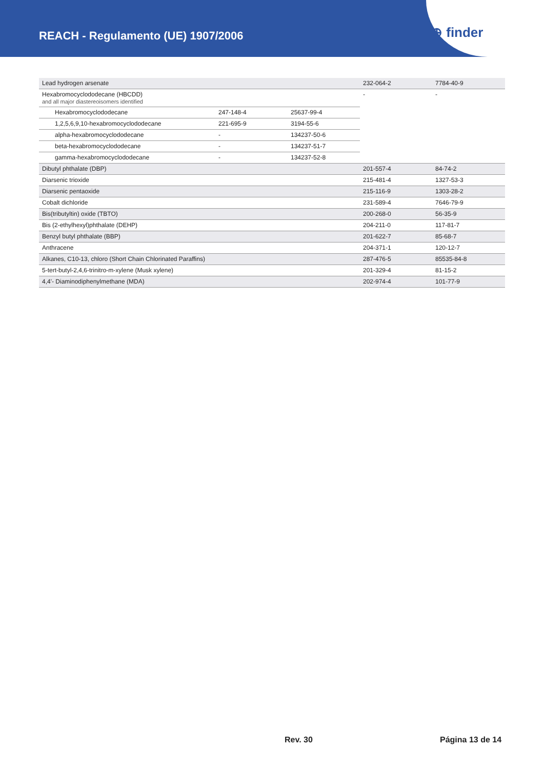REACH - Regulamento (UE) 1907/2006
⊕ finder
| Lead hydrogen arsenate | | | | 232-064-2 | 7784-40-9 |
| Hexabromocyclododecane (HBCDD) and all major diastereoisomers identified | | | | - | - |
| | Hexabromocyclododecane | 247-148-4 | 25637-99-4 | | |
| | 1,2,5,6,9,10-hexabromocyclododecane | 221-695-9 | 3194-55-6 | | |
| | alpha-hexabromocyclododecane | - | 134237-50-6 | | |
| | beta-hexabromocyclododecane | - | 134237-51-7 | | |
| | gamma-hexabromocyclododecane | - | 134237-52-8 | | |
| Dibutyl phthalate (DBP) | | | | 201-557-4 | 84-74-2 |
| Diarsenic trioxide | | | | 215-481-4 | 1327-53-3 |
| Diarsenic pentaoxide | | | | 215-116-9 | 1303-28-2 |
| Cobalt dichloride | | | | 231-589-4 | 7646-79-9 |
| Bis(tributyltin) oxide (TBTO) | | | | 200-268-0 | 56-35-9 |
| Bis (2-ethylhexyl)phthalate (DEHP) | | | | 204-211-0 | 117-81-7 |
| Benzyl butyl phthalate (BBP) | | | | 201-622-7 | 85-68-7 |
| Anthracene | | | | 204-371-1 | 120-12-7 |
| Alkanes, C10-13, chloro (Short Chain Chlorinated Paraffins) | | | | 287-476-5 | 85535-84-8 |
| 5-tert-butyl-2,4,6-trinitro-m-xylene (Musk xylene) | | | | 201-329-4 | 81-15-2 |
| 4,4'- Diaminodiphenylmethane (MDA) | | | | 202-974-4 | 101-77-9 |
Rev. 30 Página 13 de 14